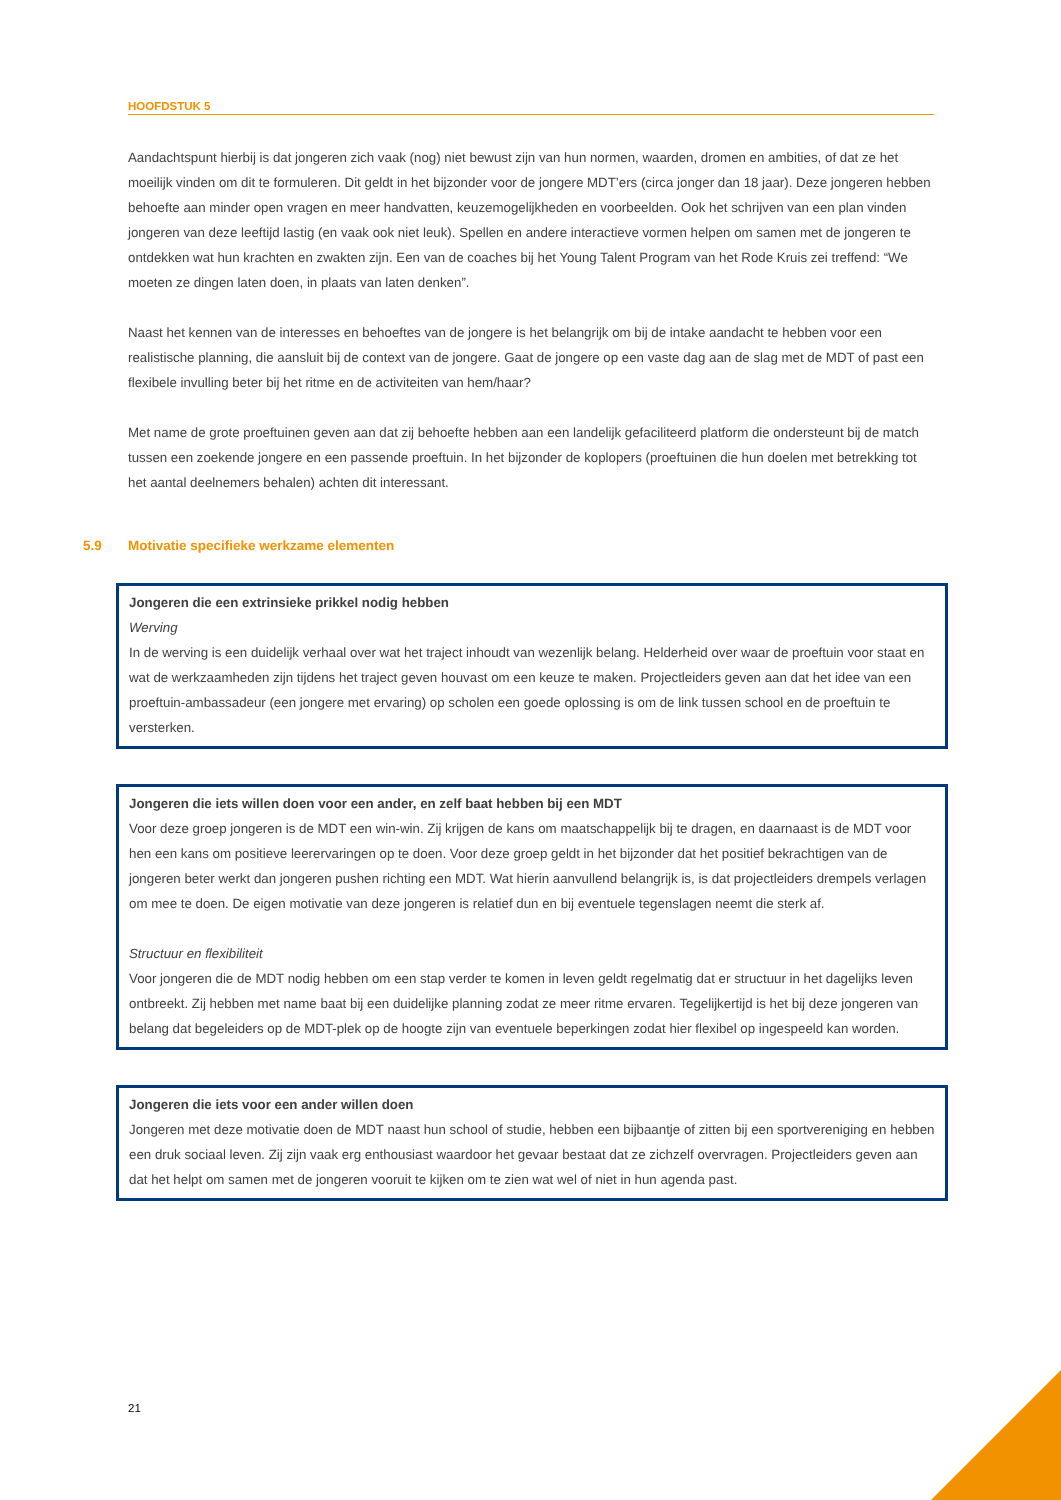HOOFDSTUK 5
Aandachtspunt hierbij is dat jongeren zich vaak (nog) niet bewust zijn van hun normen, waarden, dromen en ambities, of dat ze het moeilijk vinden om dit te formuleren. Dit geldt in het bijzonder voor de jongere MDT’ers (circa jonger dan 18 jaar). Deze jongeren hebben behoefte aan minder open vragen en meer handvatten, keuzemogelijkheden en voorbeelden. Ook het schrijven van een plan vinden jongeren van deze leeftijd lastig (en vaak ook niet leuk). Spellen en andere interactieve vormen helpen om samen met de jongeren te ontdekken wat hun krachten en zwakten zijn. Een van de coaches bij het Young Talent Program van het Rode Kruis zei treffend: “We moeten ze dingen laten doen, in plaats van laten denken”.
Naast het kennen van de interesses en behoeftes van de jongere is het belangrijk om bij de intake aandacht te hebben voor een realistische planning, die aansluit bij de context van de jongere. Gaat de jongere op een vaste dag aan de slag met de MDT of past een flexibele invulling beter bij het ritme en de activiteiten van hem/haar?
Met name de grote proeftuinen geven aan dat zij behoefte hebben aan een landelijk gefaciliteerd platform die ondersteunt bij de match tussen een zoekende jongere en een passende proeftuin. In het bijzonder de koplopers (proeftuinen die hun doelen met betrekking tot het aantal deelnemers behalen) achten dit interessant.
5.9 Motivatie specifieke werkzame elementen
Jongeren die een extrinsieke prikkel nodig hebben
Werving
In de werving is een duidelijk verhaal over wat het traject inhoudt van wezenlijk belang. Helderheid over waar de proeftuin voor staat en wat de werkzaamheden zijn tijdens het traject geven houvast om een keuze te maken. Projectleiders geven aan dat het idee van een proeftuin-ambassadeur (een jongere met ervaring) op scholen een goede oplossing is om de link tussen school en de proeftuin te versterken.
Jongeren die iets willen doen voor een ander, en zelf baat hebben bij een MDT
Voor deze groep jongeren is de MDT een win-win. Zij krijgen de kans om maatschappelijk bij te dragen, en daarnaast is de MDT voor hen een kans om positieve leerervaringen op te doen. Voor deze groep geldt in het bijzonder dat het positief bekrachtigen van de jongeren beter werkt dan jongeren pushen richting een MDT. Wat hierin aanvullend belangrijk is, is dat projectleiders drempels verlagen om mee te doen. De eigen motivatie van deze jongeren is relatief dun en bij eventuele tegenslagen neemt die sterk af.
Structuur en flexibiliteit
Voor jongeren die de MDT nodig hebben om een stap verder te komen in leven geldt regelmatig dat er structuur in het dagelijks leven ontbreekt. Zij hebben met name baat bij een duidelijke planning zodat ze meer ritme ervaren. Tegelijkertijd is het bij deze jongeren van belang dat begeleiders op de MDT-plek op de hoogte zijn van eventuele beperkingen zodat hier flexibel op ingespeeld kan worden.
Jongeren die iets voor een ander willen doen
Jongeren met deze motivatie doen de MDT naast hun school of studie, hebben een bijbaantje of zitten bij een sportvereniging en hebben een druk sociaal leven. Zij zijn vaak erg enthousiast waardoor het gevaar bestaat dat ze zichzelf overvragen. Projectleiders geven aan dat het helpt om samen met de jongeren vooruit te kijken om te zien wat wel of niet in hun agenda past.
21